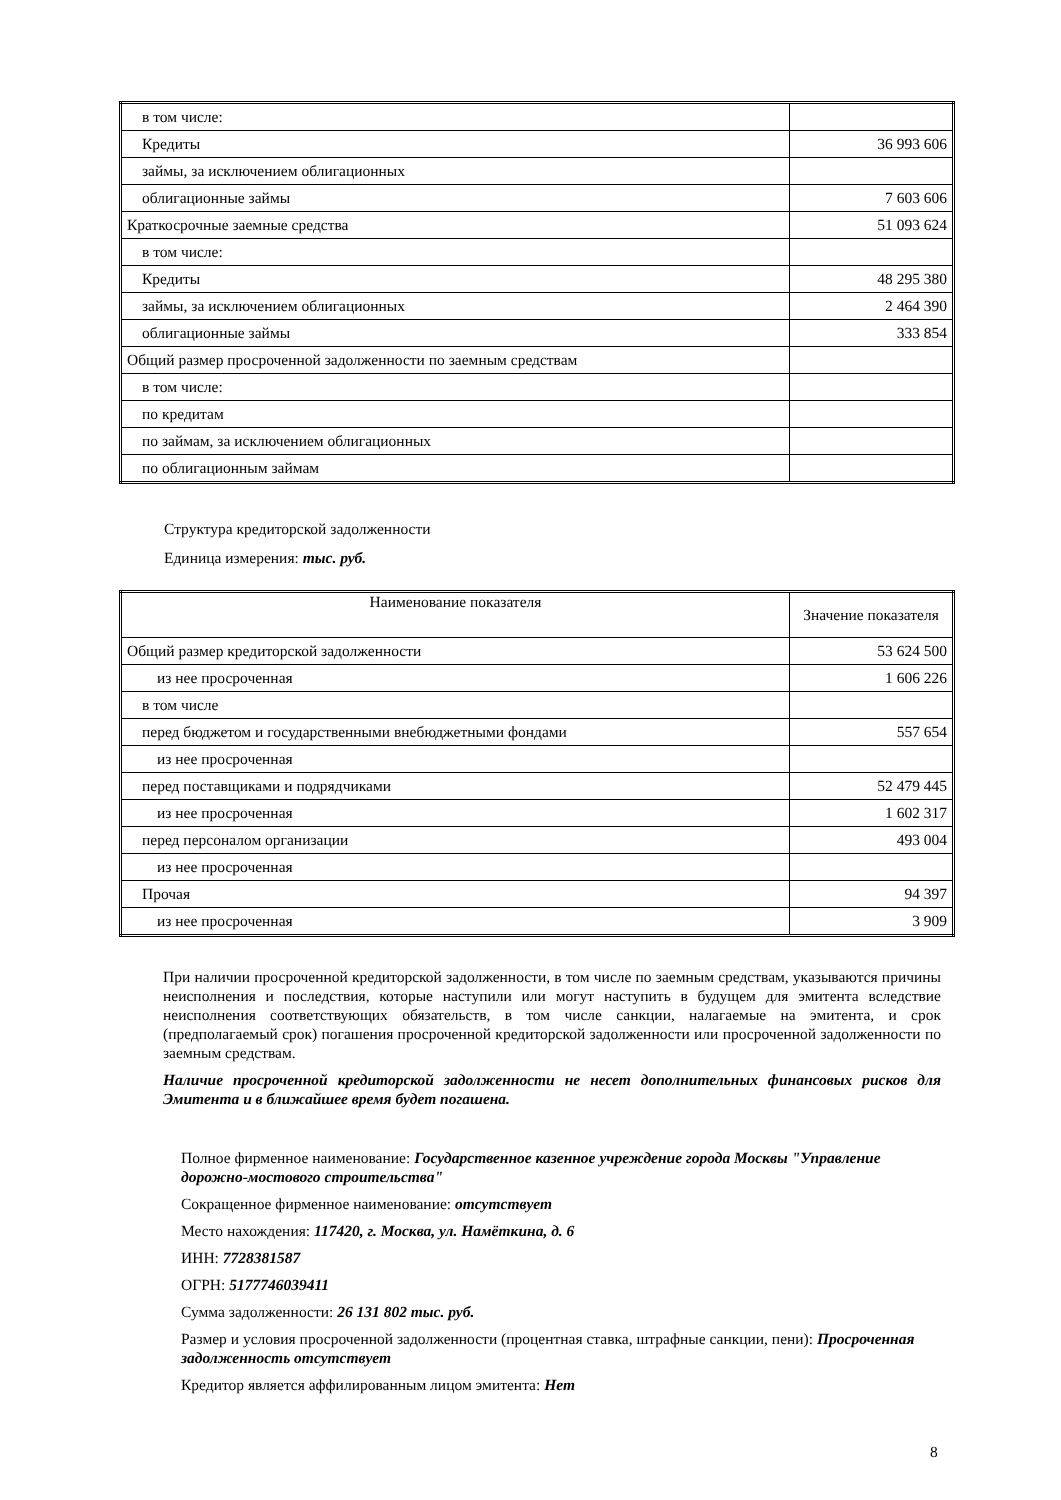| в том числе: | |
| Кредиты | 36 993 606 |
| займы, за исключением облигационных | |
| облигационные займы | 7 603 606 |
| Краткосрочные заемные средства | 51 093 624 |
| в том числе: | |
| Кредиты | 48 295 380 |
| займы, за исключением облигационных | 2 464 390 |
| облигационные займы | 333 854 |
| Общий размер просроченной задолженности по заемным средствам | |
| в том числе: | |
| по кредитам | |
| по займам, за исключением облигационных | |
| по облигационным займам | |
Структура кредиторской задолженности
Единица измерения: тыс. руб.
| Наименование показателя | Значение показателя |
| Общий размер кредиторской задолженности | 53 624 500 |
| из нее просроченная | 1 606 226 |
| в том числе | |
| перед бюджетом и государственными внебюджетными фондами | 557 654 |
| из нее просроченная | |
| перед поставщиками и подрядчиками | 52 479 445 |
| из нее просроченная | 1 602 317 |
| перед персоналом организации | 493 004 |
| из нее просроченная | |
| Прочая | 94 397 |
| из нее просроченная | 3 909 |
При наличии просроченной кредиторской задолженности, в том числе по заемным средствам, указываются причины неисполнения и последствия, которые наступили или могут наступить в будущем для эмитента вследствие неисполнения соответствующих обязательств, в том числе санкции, налагаемые на эмитента, и срок (предполагаемый срок) погашения просроченной кредиторской задолженности или просроченной задолженности по заемным средствам.
Наличие просроченной кредиторской задолженности не несет дополнительных финансовых рисков для Эмитента и в ближайшее время будет погашена.
Полное фирменное наименование: Государственное казенное учреждение города Москвы "Управление дорожно-мостового строительства"
Сокращенное фирменное наименование: отсутствует
Место нахождения: 117420, г. Москва, ул. Намёткина, д. 6
ИНН: 7728381587
ОГРН: 5177746039411
Сумма задолженности: 26 131 802 тыс. руб.
Размер и условия просроченной задолженности (процентная ставка, штрафные санкции, пени): Просроченная задолженность отсутствует
Кредитор является аффилированным лицом эмитента: Нет
8